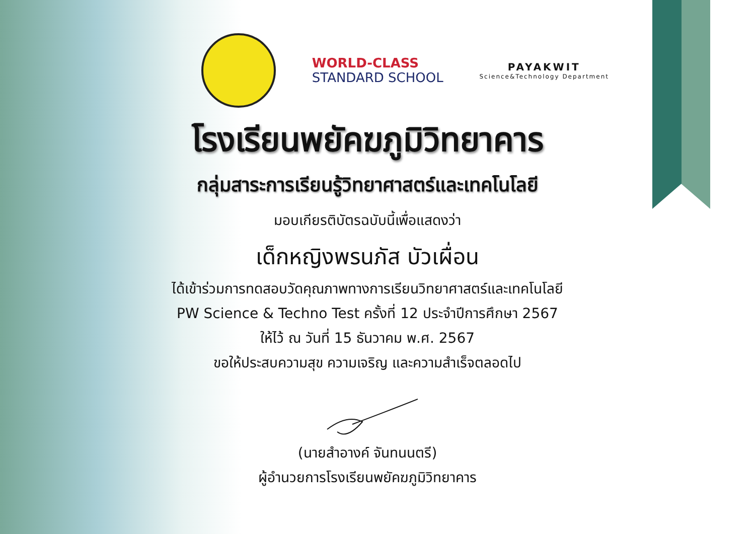WORLD-CLASS
STANDARD SCHOOL
PAYAKWIT
Science&Technology Department
โรงเรียนพยัคฆภูมิวิทยาคาร
กลุ่มสาระการเรียนรู้วิทยาศาสตร์และเทคโนโลยี
มอบเกียรติบัตรฉบับนี้เพื่อแสดงว่า
เด็กหญิงพรนภัส บัวเผื่อน
ได้เข้าร่วมการทดสอบวัดคุณภาพทางการเรียนวิทยาศาสตร์และเทคโนโลยี
PW Science & Techno Test ครั้งที่ 12 ประจำปีการศึกษา 2567
ให้ไว้ ณ วันที่ 15 ธันวาคม พ.ศ. 2567
ขอให้ประสบความสุข ความเจริญ และความสำเร็จตลอดไป
(นายสำอางค์ จันทนนตรี)
ผู้อำนวยการโรงเรียนพยัคฆภูมิวิทยาคาร